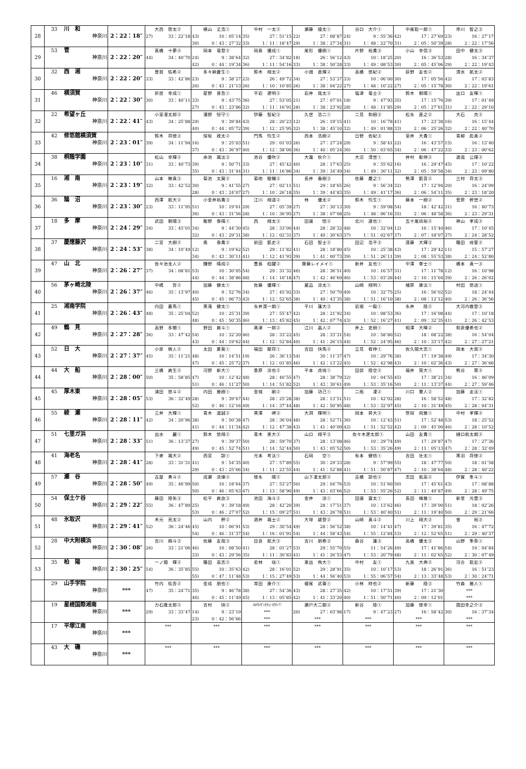| 28 | 33 川 和 神奈川 | 2：22：18″ | 大西 啓太② 27) 33：22″18 | 横山 丈浩① 43) 10：05″14 30) 0：43：27″32 | 中村 一太② 35) 27：51″15 33) 1：11：18″47 | 瀬藤 陵太① 22) 27：08″87 29) 1：38：27″34 | 谷口 大介① 24) 9：55″36 31) 1：48：22″70 | 中尾聡一郎① 42) 17：27″69 31) 2：05：50″39 | 市川 智之③ 23) 16：27″17 28) 2：22：17″56 |
| 29 | 53 菅 神奈川 | 2：22：20″ | 髙橋 十夢② 44) 34：40″70 | 岡本 竜登② 24) 9：38″64 42) 0：44：19″34 | 岡島 優成① 32) 27：34″82 36) 1：11：54″16 | 尾形 優樹① 18) 26：56″12 33) 1：38：50″28 | 片野 裕貴③ 43) 10：18″25 33) 1：49：08″53 | 小山 幸信③ 20) 16：36″53 30) 2：05：45″06 | 田中 健太③ 28) 16：34″37 29) 2：22：19″43 |
| 30 | 32 西 湘 神奈川 | 2：22：20″ | 曽我 佑希② 33) 33：42″86 | 多々納蒼生① 23) 9：38″27 26) 0：43：21″13 | 鈴木 翔太② 23) 26：49″72 26) 1：10：10″85 | 小畑 直輝② 34) 27：53″37 26) 1：38：04″22 | 高橋 悠紀② 33) 10：06″00 27) 1：48：10″22 | 荻野 友也② 30) 17：05″56 27) 2：05：15″78 | 清水 航太② 42) 17：03″83 30) 2：22：19″61 |
| 31 | 46 横須賀 神奈川 | 2：22：30″ | 折居 幸成① 30) 33：40″11 | 星野 晋吾① 33) 9：43″75 27) 0：43：23″86 | 平岩 遼明② 36) 27：53″05 32) 1：11：16″91 | 岩井 哉太② 21) 27：07″01 28) 1：38：23″92 | 塩津 竜士② 18) 9：47″93 28) 1：48：11″85 | 鈴木 朝陽① 35) 17：15″76 29) 2：05：27″61 | 出口 友暉① 39) 17：01″49 31) 2：22：29″10 |
| 32 | 22 希望ヶ丘 神奈川 | 2：22：41″ | 小室凜太郎② 43) 34：25″88 | 濱野 恒守① 29) 9：39″84 40) 0：44：05″72 | 伊藤 智紀③ 43) 28：20″23 39) 1：12：25″95 | 久世 浩二① 12) 26：19″15 32) 1：38：45″10 | 二見 和樹③ 41) 10：16″78 32) 1：49：01″88 | 松永 直之② 41) 17：23″38 33) 2：06：25″26 | 大石 克② 16) 16：15″44 32) 2：22：40″70 |
| 33 | 42 修悠館横須賀 神奈川 | 2：23：01″ | 鈴木 将徳③ 39) 34：11″94 | 保坂 政太② 16) 9：25″03 37) 0：43：36″97 | 門馬 怜生② 51) 29：01″03 40) 1：12：38″00 | 西本 浩樹② 26) 27：27″24 36) 1：40：05″24 | 日野 佐紀③ 29) 9：58″41 36) 1：50：03″65 | 室井 大貴① 22) 16：43″57 34) 2：06：47″22 | 青柳 彪真② 15) 16：13″40 33) 2：23：00″62 |
| 34 | 38 桐蔭学園 神奈川 | 2：23：10″ | 松山 幸輝② 31) 33：40″73 | 赤池 颯汰③ 39) 9：50″71 35) 0：43：31″44 | 池谷 優吹② 33) 27：45″42 31) 1：11：16″86 | 大瀧 秋介① 40) 28：17″63 34) 1：39：34″49 | 大沼 清世① 25) 9：55″62 34) 1：49：30″11 | 井村 彰伸② 16) 16：29″47 32) 2：05：59″58 | 渡邉 公揮② 45) 17：10″22 34) 2：23：09″80 |
| 35 | 16 湘 南 神奈川 | 2：23：19″ | 山本 瞭真③ 32) 33：42″52 | 菊池 太賀② 30) 9：41″55 28) 0：43：24″07 | 菊地 駿輔② 27) 27：02″11 27) 1：10：26″18 | 長井 春樹③ 51) 29：18″65 35) 1：39：44″83 | 佐藤 慶之① 26) 9：56″34 35) 1：49：41″17 | 熊澤 凱音② 32) 17：12″94 36) 2：06：54″11 | 三村 将太③ 20) 16：24″09 35) 2：23：18″20 |
| 36 | 36 鵠 沼 神奈川 | 2：23：30″ | 西澤 航大② 23) 33：11″95 | 小金井裕貴③ 51) 10：19″61 36) 0：43：31″56 | 江川 翔遥② 29) 27：05″39 28) 1：10：36″95 | 林 優太② 27) 27：30″13 27) 1：38：07″08 | 鈴木 怜生① 30) 9：59″08 25) 1：48：06″16 | 藤本 一樹② 54) 18：42″42 35) 2：06：48″58 | 菅原 幹世② 31) 16：40″73 36) 2：23：29″31 |
| 37 | 18 多 摩 神奈川 | 2：24：29″ | 武田 朝陽③ 34) 33：45″01 | 飯野 泰晴① 34) 9：44″30 32) 0：43：29″31 | 西 翔太③ 45) 28：33″00 38) 1：12：02″31 | 田邊 悟② 44) 28：28″32 37) 1：40：30″63 | 北川 達也① 48) 10：32″04 37) 1：51：02″67 | 五十嵐尚裕② 12) 16：15″40 37) 2：07：18″07 | 神山 孝成② 46) 17：10″45 37) 2：24：28″52 |
| 38 | 37 慶應藤沢 神奈川 | 2：24：53″ | 二宮 大樹② 38) 34：10″49 | 奥 泰貴② 12) 9：19″62 34) 0：43：30″11 | 前田 凱史② 52) 29：11″82 41) 1：12：41″93 | 石田 智士② 41) 28：18″80 39) 1：41：00″73 | 田辺 浩平③ 45) 10：25″38 39) 1：51：26″11 | 遠藤 大輝③ 43) 17：29″42 39) 2：08：55″53 | 篠田 琉誓② 11) 15：57″27 38) 2：24：52″80 |
| 39 | 47 山 北 神奈川 | 2：26：27″ | 佐々治圭人② 37) 34：08″81 | 鎌野 晴成② 53) 10：30″05 44) 0：44：38″86 | 豊島 拍躍② 54) 29：31″32 48) 1：14：10″18 | 齋藤レイメイ① 46) 28：36″51 47) 1：42：46″69 | 新井 友也① 40) 10：16″57 46) 1：53：03″26 | 中澤 拳士① 31) 17：11″78 44) 2：10：15″04 | 橋本 真一③ 12) 16：10″98 39) 2：26：26″02 |
| 40 | 56 茅ヶ崎北陵 神奈川 | 2：26：37″ | 中嶋 哲② 46) 35：13″97 | 加藤 健太① 40) 9：52″76 45) 0：45：06″73 | 佐藤 優輝① 34) 27：45″92 43) 1：12：52″65 | 蔵品 涼太① 33) 27：50″70 38) 1：40：43″35 | 山崎 翔明① 49) 10：32″75 38) 1：51：16″10 | 檜原 康汰① 25) 16：56″02 38) 2：08：12″12 | 村田 悠途① 52) 18：24″44 40) 2：26：36″56 |
| 41 | 25 湘南学院 神奈川 | 2：26：43″ | 内田 蒼馬① 48) 35：25″04 | 黒滝 健太① 52) 10：25″31 48) 0：45：50″35 | 永井滉一朗① 39) 27：55″47 46) 1：13：45″82 | 平川 蓮大③ 42) 28：21″92 45) 1：42：07″74 | 岩堀 一毅① 34) 10：08″53 43) 1：52：16″27 | 永井 陸② 36) 17：16″08 41) 2：09：32″35 | 大河内敬登② 44) 17：10″18 41) 2：26：42″53 |
| 42 | 49 鶴 見 神奈川 | 2：27：28″ | 高野 多聞① 36) 33：47″42 | 野田 爽斗① 54) 10：32″20 43) 0：44：19″62 | 奥津 一郎② 46) 28：33″22 44) 1：12：52″84 | 江川 晶人② 45) 28：33″31 40) 1：41：26″15 | 井上 吏樹① 54) 10：58″80 44) 1：52：24″95 | 相澤 大暉② 52) 18：08″22 46) 2：10：33″17 | 和泉優希也② 38) 16：54″04 42) 2：27：27″21 |
| 43 | 52 日 大 神奈川 | 2：27：37″ | 小泉 暁人② 45) 35：11″21 | 太田 夏葵① 48) 10：14″51 47) 0：45：25″72 | 福田 駿将① 19) 26：36″13 37) 1：12：01″85 | 吉田 快馬② 54) 30：11″37 46) 1：42：13″22 | 立見 宥伸① 47) 10：29″76 45) 1：52：42″98 | 佐久間大志① 38) 17：19″38 43) 2：10：02″36 | 岡本 大我② 49) 17：34″30 43) 2：27：36″66 |
| 44 | 44 大 船 神奈川 | 2：28：00″ | 三橋 爽生② 50) 35：58″85 | 河野 新大① 47) 10：12″42 51) 0：46：11″27 | 桑原 涼也② 48) 28：40″55 50) 1：14：51″82 | 平本 虎琉① 47) 28：38″79 52) 1：43：30″61 | 田部 陸空② 32) 10：04″55 49) 1：53：35″16 | 福井 晃大① 45) 17：38″21 50) 2：11：13″37 | 熊谷 累② 34) 16：46″09 44) 2：27：59″46 |
| 45 | 45 厚木東 神奈川 | 2：28：05″ | 浦田 悠斗② 53) 36：32″49 | 内田 雅樹① 28) 9：39″67 52) 0：46：12″16 | 金城 剛② 44) 28：25″28 49) 1：14：37″44 | 加藤 功己① 38) 28：13″51 48) 1：42：50″95 | 二瓶 凜② 51) 10：42″02 48) 1：53：32″97 | 川口 慧人② 28) 16：58″52 45) 2：10：31″49 | 加藤 走汰① 48) 17：32″82 45) 2：28：04″31 |
| 46 | 55 綾 瀬 神奈川 | 2：28：11″ | 三井 大輝① 42) 34：20″96 | 青木 道誠② 38) 9：50″38 41) 0：44：11″34 | 黒澤 岬③ 47) 28：36″04 42) 1：12：47″38 | 大洞 輝明① 48) 28：52″71 43) 1：41：40″09 | 岡本 昇大② 36) 10：12″43 42) 1：51：52″52 | 笹岡 飛雅① 51) 17：52″48 42) 2：09：45″00 | 中村 孝輝② 53) 18：25″52 46) 2：28：10″52 |
| 47 | 51 七里ガ浜 神奈川 | 2：28：33″ | 出水 麗① 51) 36：13″37 | 鈴木 悠翔② 27) 9：39″37 49) 0：45：52″74 | 青木 恵大② 50) 28：59″70 51) 1：14：52″44 | 山口 翔平③ 37) 28：13″08 50) 1：43：05″52 | 佐々木遼太郎① 46) 10：29″74 50) 1：53：35″26 | 山田 友貴① 49) 17：29″87 49) 2：11：05″13 | 樋口航太朗② 47) 17：27″36 47) 2：28：32″49 |
| 48 | 41 海老名 神奈川 | 2：28：41″ | 下麥 颯大② 28) 33：31″31 | 西宮 諒① 41) 9：54″35 29) 0：43：25″66 | 光本 考汰① 40) 27：57″89 34) 1：11：23″55 | 石岡 空① 55) 30：29″33 44) 1：41：52″88 | 有本 健悟① 28) 9：57″99 41) 1：51：50″87 | 吉田 壮太① 55) 18：47″77 47) 2：10：38″64 | 黒羽 将徳② 50) 18：01″58 48) 2：28：40″22 |
| 49 | 57 瀬 谷 神奈川 | 2：28：50″ | 古屋 勇斗② 49) 35：46″99 | 成瀬 流偉② 50) 10：18″64 50) 0：46：05″63 | 徳永 陽② 37) 27：53″27 47) 1：13：58″90 | 山下凜太郎② 50) 29：04″76 49) 1：43：03″66 | 古橋 諒也② 53) 10：51″60 52) 1：53：55″26 | 志田 航英② 50) 17：45″61 52) 2：11：40″87 | 伊賀 隼斗① 43) 17：08″88 49) 2：28：49″75 |
| 50 | 54 保土ケ谷 神奈川 | 2：29：22″ | 藤田 陸矢③ 55) 36：47″89 | 松平 爽良③ 25) 9：39″18 53) 0：46：27″07 | 池田 海斗② 49) 28：42″20 52) 1：15：09″27 | 金井 涼① 39) 28：17″51 51) 1：43：26″78 | 田邊 寛太① 37) 10：13″62 51) 1：53：40″40 | 長田 脩雅① 46) 17：39″00 51) 2：11：19″40 | 新里 光雲③ 51) 18：02″26 50) 2：29：21″66 |
| 51 | 48 氷取沢 神奈川 | 2：29：41″ | 木元 亮太② 52) 36：24″46 | 山内 幹② 45) 10：06″91 54) 0：46：31″37 | 酒井 颯士② 53) 29：30″54 54) 1：16：01″91 | 大塚 雄登② 49) 28：56″52 54) 1：44：58″43 | 山崎 真斗② 38) 10：14″41 54) 1：55：12″84 | 川上 翔大② 47) 17：39″81 53) 2：12：52″65 | 曾 裕③ 35) 16：47″72 51) 2：29：40″37 |
| 52 | 28 中大附横浜 神奈川 | 2：30：08″ | 吉川 絢斗③ 26) 33：21″06 | 佐藤 友哉③ 46) 10：08″50 33) 0：43：29″56 | 目良 航大③ 41) 28：01″27 35) 1：11：30″83 | 吉川 朋希③ 53) 29：55″70 41) 1：41：26″53 | 森谷 蓮③ 55) 11：54″26 47) 1：53：20″79 | 高橋 優太③ 49) 17：41″86 48) 2：11：02″65 | 山野 隼弥① 54) 19：04″84 52) 2：30：07″49 |
| 53 | 35 柏 陽 神奈川 | 2：30：25″ | 一ノ間 輝② 54) 36：35″85 | 篠田 高志② 55) 10：35″63 55) 0：47：11″48 | 若林 瑶① 42) 28：16″01 53) 1：15：27″49 | 東出 侑大① 52) 29：28″91 53) 1：44：56″40 | 中村 友① 35) 10：10″17 53) 1：55：06″57 | 九島 大典② 53) 18：26″91 54) 2：13：33″48 | 河合 聡宏② 36) 16：51″23 53) 2：30：24″71 |
| | 29 山手学院 神奈川 | *** | 竹内 佑吾② 47) 35：24″71 | 金成 朋也① 35) 9：46″78 46) 0：45：11″49 | 常田 康介① 38) 27：54″36 45) 1：13：05″85 | 榎尾 武尊① 43) 28：27″35 42) 1：41：33″20 | 小林 時也② 42) 10：17″51 40) 1：51：50″71 | 新藤 陸③ 39) 17：21″30 40) 2：09：12″01 | 竹森 雅人① *** *** |
| | 19 星槎国際湘南 神奈川 | *** | 力石隆太郎② 29) 33：33″47 | 吉村 快② 14) 9：23″19 23) 0：42：56″66 | ﾒﾙﾊｳｨｾﾞﾚｾﾗｼｪ･ｶﾗﾃｨ① *** *** | 瀬戸大二朗② 20) 27：03″98 *** | 新谷 陸① 17) 9：47″23 *** | 加藤 徳幸① 27) 16：58″42 *** | 園田幸之介③ 30) 16：37″34 *** |
| | 17 平塚江南 神奈川 | *** | *** | *** | *** | *** | *** | *** | *** |
| | 43 大 磯 神奈川 | *** | *** | *** | *** | *** | *** | *** | *** |